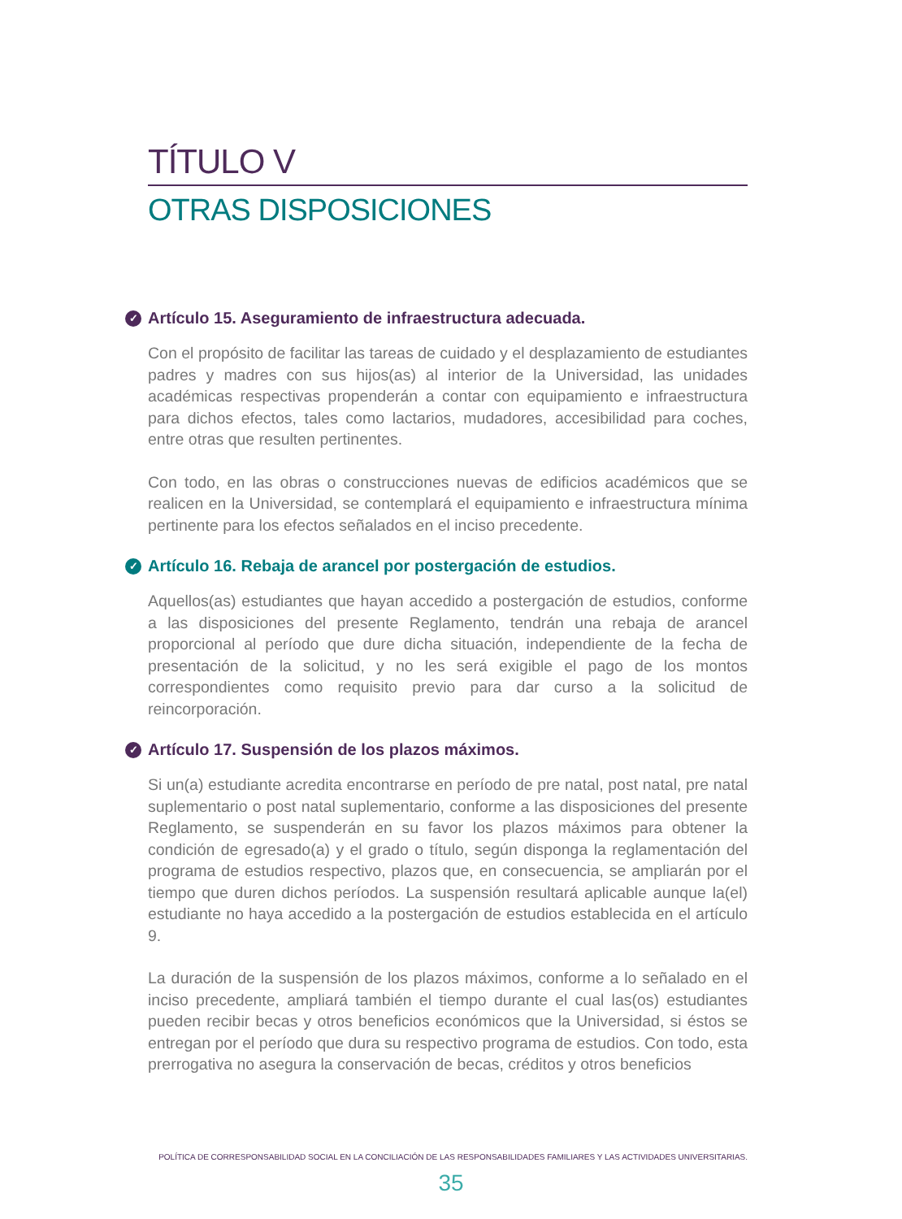TÍTULO V
OTRAS DISPOSICIONES
✓ Artículo 15. Aseguramiento de infraestructura adecuada.
Con el propósito de facilitar las tareas de cuidado y el desplazamiento de estudiantes padres y madres con sus hijos(as) al interior de la Universidad, las unidades académicas respectivas propenderán a contar con equipamiento e infraestructura para dichos efectos, tales como lactarios, mudadores, accesibilidad para coches, entre otras que resulten pertinentes.
Con todo, en las obras o construcciones nuevas de edificios académicos que se realicen en la Universidad, se contemplará el equipamiento e infraestructura mínima pertinente para los efectos señalados en el inciso precedente.
✓ Artículo 16. Rebaja de arancel por postergación de estudios.
Aquellos(as) estudiantes que hayan accedido a postergación de estudios, conforme a las disposiciones del presente Reglamento, tendrán una rebaja de arancel proporcional al período que dure dicha situación, independiente de la fecha de presentación de la solicitud, y no les será exigible el pago de los montos correspondientes como requisito previo para dar curso a la solicitud de reincorporación.
✓ Artículo 17. Suspensión de los plazos máximos.
Si un(a) estudiante acredita encontrarse en período de pre natal, post natal, pre natal suplementario o post natal suplementario, conforme a las disposiciones del presente Reglamento, se suspenderán en su favor los plazos máximos para obtener la condición de egresado(a) y el grado o título, según disponga la reglamentación del programa de estudios respectivo, plazos que, en consecuencia, se ampliarán por el tiempo que duren dichos períodos. La suspensión resultará aplicable aunque la(el) estudiante no haya accedido a la postergación de estudios establecida en el artículo 9.
La duración de la suspensión de los plazos máximos, conforme a lo señalado en el inciso precedente, ampliará también el tiempo durante el cual las(os) estudiantes pueden recibir becas y otros beneficios económicos que la Universidad, si éstos se entregan por el período que dura su respectivo programa de estudios. Con todo, esta prerrogativa no asegura la conservación de becas, créditos y otros beneficios
POLÍTICA DE CORRESPONSABILIDAD SOCIAL EN LA CONCILIACIÓN DE LAS RESPONSABILIDADES FAMILIARES Y LAS ACTIVIDADES UNIVERSITARIAS.
35